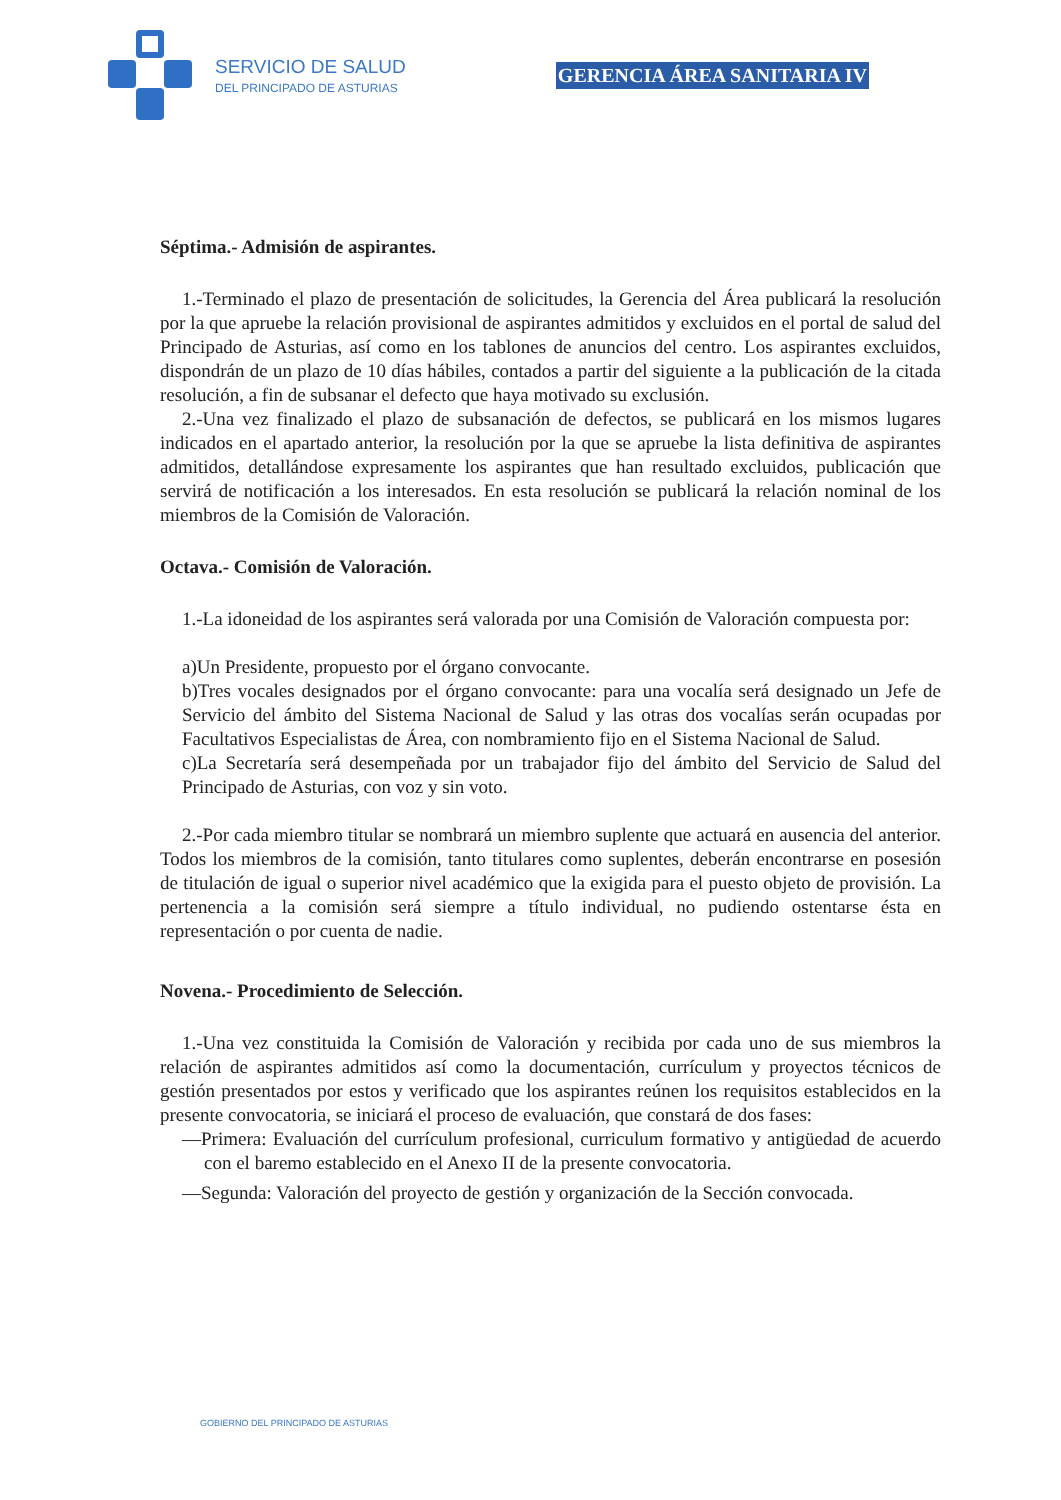SERVICIO DE SALUD
DEL PRINCIPADO DE ASTURIAS
GERENCIA ÁREA SANITARIA IV
Séptima.- Admisión de aspirantes.
1.-Terminado el plazo de presentación de solicitudes, la Gerencia del Área publicará la resolución por la que apruebe la relación provisional de aspirantes admitidos y excluidos en el portal de salud del Principado de Asturias, así como en los tablones de anuncios del centro. Los aspirantes excluidos, dispondrán de un plazo de 10 días hábiles, contados a partir del siguiente a la publicación de la citada resolución, a fin de subsanar el defecto que haya motivado su exclusión.
2.-Una vez finalizado el plazo de subsanación de defectos, se publicará en los mismos lugares indicados en el apartado anterior, la resolución por la que se apruebe la lista definitiva de aspirantes admitidos, detallándose expresamente los aspirantes que han resultado excluidos, publicación que servirá de notificación a los interesados. En esta resolución se publicará la relación nominal de los miembros de la Comisión de Valoración.
Octava.- Comisión de Valoración.
1.-La idoneidad de los aspirantes será valorada por una Comisión de Valoración compuesta por:
a)Un Presidente, propuesto por el órgano convocante.
b)Tres vocales designados por el órgano convocante: para una vocalía será designado un Jefe de Servicio del ámbito del Sistema Nacional de Salud y las otras dos vocalías serán ocupadas por Facultativos Especialistas de Área, con nombramiento fijo en el Sistema Nacional de Salud.
c)La Secretaría será desempeñada por un trabajador fijo del ámbito del Servicio de Salud del Principado de Asturias, con voz y sin voto.
2.-Por cada miembro titular se nombrará un miembro suplente que actuará en ausencia del anterior. Todos los miembros de la comisión, tanto titulares como suplentes, deberán encontrarse en posesión de titulación de igual o superior nivel académico que la exigida para el puesto objeto de provisión. La pertenencia a la comisión será siempre a título individual, no pudiendo ostentarse ésta en representación o por cuenta de nadie.
Novena.- Procedimiento de Selección.
1.-Una vez constituida la Comisión de Valoración y recibida por cada uno de sus miembros la relación de aspirantes admitidos así como la documentación, currículum y proyectos técnicos de gestión presentados por estos y verificado que los aspirantes reúnen los requisitos establecidos en la presente convocatoria, se iniciará el proceso de evaluación, que constará de dos fases:
—Primera: Evaluación del currículum profesional, curriculum formativo y antigüedad de acuerdo con el baremo establecido en el Anexo II de la presente convocatoria.
—Segunda: Valoración del proyecto de gestión y organización de la Sección convocada.
GOBIERNO DEL PRINCIPADO DE ASTURIAS